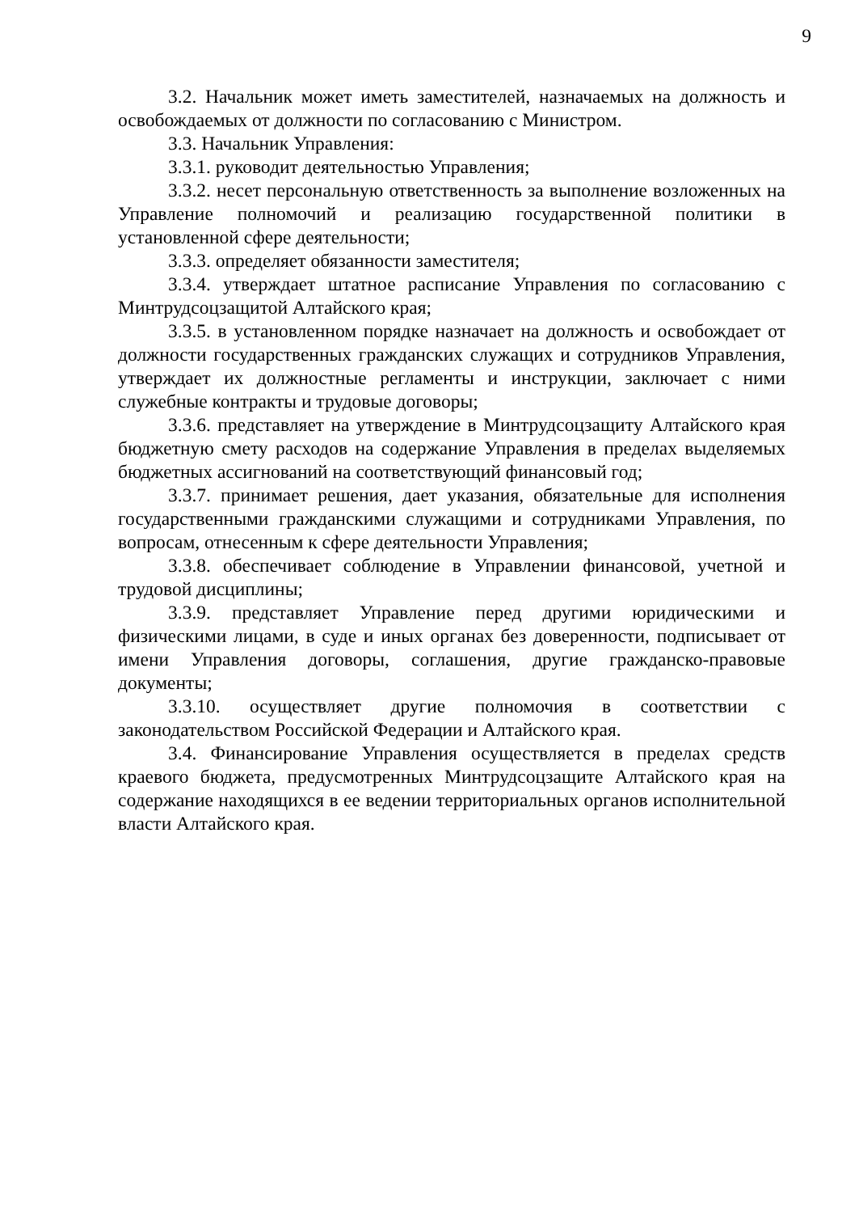9
3.2. Начальник может иметь заместителей, назначаемых на должность и освобождаемых от должности по согласованию с Министром.
3.3. Начальник Управления:
3.3.1. руководит деятельностью Управления;
3.3.2. несет персональную ответственность за выполнение возложенных на Управление полномочий и реализацию государственной политики в установленной сфере деятельности;
3.3.3. определяет обязанности заместителя;
3.3.4. утверждает штатное расписание Управления по согласованию с Минтрудсоцзащитой Алтайского края;
3.3.5. в установленном порядке назначает на должность и освобождает от должности государственных гражданских служащих и сотрудников Управления, утверждает их должностные регламенты и инструкции, заключает с ними служебные контракты и трудовые договоры;
3.3.6. представляет на утверждение в Минтрудсоцзащиту Алтайского края бюджетную смету расходов на содержание Управления в пределах выделяемых бюджетных ассигнований на соответствующий финансовый год;
3.3.7. принимает решения, дает указания, обязательные для исполнения государственными гражданскими служащими и сотрудниками Управления, по вопросам, отнесенным к сфере деятельности Управления;
3.3.8. обеспечивает соблюдение в Управлении финансовой, учетной и трудовой дисциплины;
3.3.9. представляет Управление перед другими юридическими и физическими лицами, в суде и иных органах без доверенности, подписывает от имени Управления договоры, соглашения, другие гражданско-правовые документы;
3.3.10. осуществляет другие полномочия в соответствии с законодательством Российской Федерации и Алтайского края.
3.4. Финансирование Управления осуществляется в пределах средств краевого бюджета, предусмотренных Минтрудсоцзащите Алтайского края на содержание находящихся в ее ведении территориальных органов исполнительной власти Алтайского края.